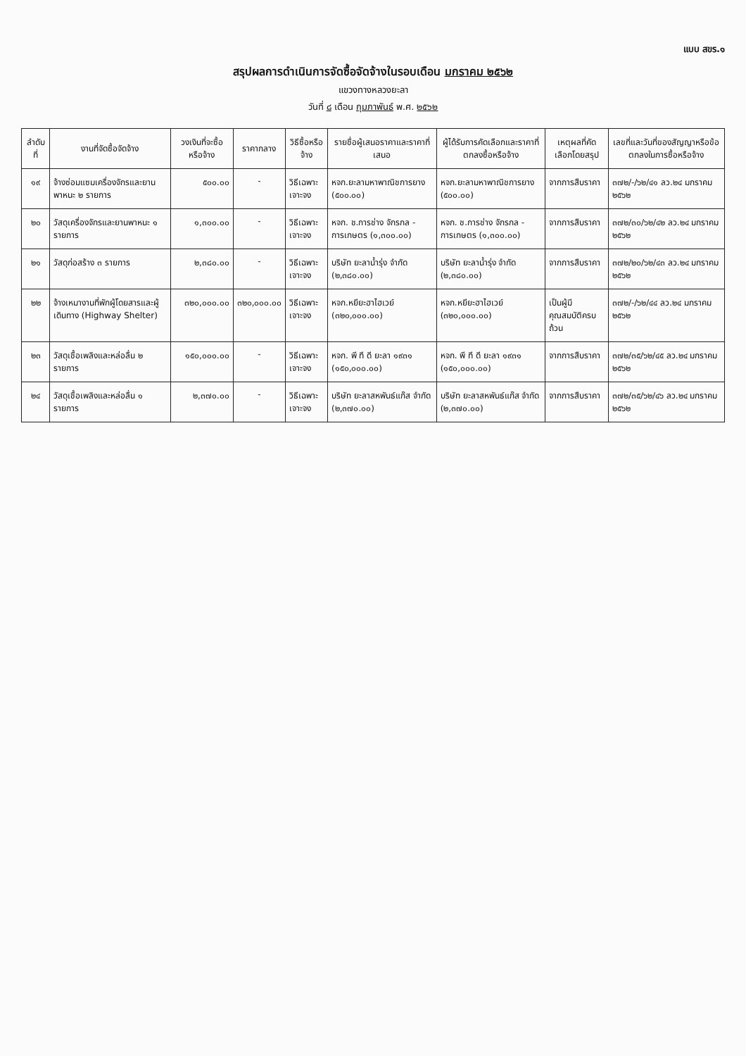แบบ สขร.๑
สรุปผลการดำเนินการจัดซื้อจัดจ้างในรอบเดือน มกราคม ๒๕๖๒
แขวงทางหลวงยะลา
วันที่ ๘ เดือน กุมภาพันธ์ พ.ศ. ๒๕๖๒
| ลำดับที่ | งานที่จัดซื้อจัดจ้าง | วงเงินที่จะซื้อหรือจ้าง | ราคากลาง | วิธีซื้อหรือจ้าง | รายชื่อผู้เสนอราคาและราคาที่เสนอ | ผู้ได้รับการคัดเลือกและราคาที่ตกลงซื้อหรือจ้าง | เหตุผลที่คัดเลือกโดยสรุป | เลขที่และวันที่ของสัญญาหรือข้อตกลงในการซื้อหรือจ้าง |
| --- | --- | --- | --- | --- | --- | --- | --- | --- |
| ๑๙ | จ้างซ่อมแซมเครื่องจักรและยานพาหนะ ๒ รายการ | ๕๐๐.๐๐ | - | วิธีเฉพาะเจาะจง | หจก.ยะลามหาพาณิชการยาง (๕๐๐.๐๐) | หจก.ยะลามหาพาณิชการยาง (๕๐๐.๐๐) | จากการสืบราคา | ๓๗๒/-/๖๒/๔๑ ลว.๒๔ มกราคม ๒๕๖๒ |
| ๒๐ | วัสดุเครื่องจักรและยานพาหนะ ๑ รายการ | ๑,๓๐๐.๐๐ | - | วิธีเฉพาะเจาะจง | หจก. ช.การช่าง จักรกล - การเกษตร (๑,๓๐๐.๐๐) | หจก. ช.การช่าง จักรกล - การเกษตร (๑,๓๐๐.๐๐) | จากการสืบราคา | ๓๗๒/๓๐/๖๒/๔๒ ลว.๒๔ มกราคม ๒๕๖๒ |
| ๒๑ | วัสดุก่อสร้าง ๓ รายการ | ๒,๓๘๐.๐๐ | - | วิธีเฉพาะเจาะจง | บริษัท ยะลาน้ำรุ่ง จำกัด (๒,๓๘๐.๐๐) | บริษัท ยะลาน้ำรุ่ง จำกัด (๒,๓๘๐.๐๐) | จากการสืบราคา | ๓๗๒/๒๐/๖๒/๔๓ ลว.๒๔ มกราคม ๒๕๖๒ |
| ๒๒ | จ้างเหมางานที่พักผู้โดยสารและผู้เดินทาง (Highway Shelter) | ๓๒๐,๐๐๐.๐๐ | ๓๒๐,๐๐๐.๐๐ | วิธีเฉพาะเจาะจง | หจก.หยียะฮาไฮเวย์ (๓๒๐,๐๐๐.๐๐) | หจก.หยียะฮาไฮเวย์ (๓๒๐,๐๐๐.๐๐) | เป็นผู้มีคุณสมบัติครบถ้วน | ๓๗๒/-/๖๒/๔๔ ลว.๒๔ มกราคม ๒๕๖๒ |
| ๒๓ | วัสดุเชื้อเพลิงและหล่อลื่น ๒ รายการ | ๑๕๐,๐๐๐.๐๐ | - | วิธีเฉพาะเจาะจง | หจก. พี ที ดี ยะลา ๑๙๓๑ (๑๕๐,๐๐๐.๐๐) | หจก. พี ที ดี ยะลา ๑๙๓๑ (๑๕๐,๐๐๐.๐๐) | จากการสืบราคา | ๓๗๒/๓๕/๖๒/๔๕ ลว.๒๔ มกราคม ๒๕๖๒ |
| ๒๔ | วัสดุเชื้อเพลิงและหล่อลื่น ๑ รายการ | ๒,๓๗๐.๐๐ | - | วิธีเฉพาะเจาะจง | บริษัท ยะลาสหพันธ์แก๊ส จำกัด (๒,๓๗๐.๐๐) | บริษัท ยะลาสหพันธ์แก๊ส จำกัด (๒,๓๗๐.๐๐) | จากการสืบราคา | ๓๗๒/๓๕/๖๒/๔๖ ลว.๒๔ มกราคม ๒๕๖๒ |